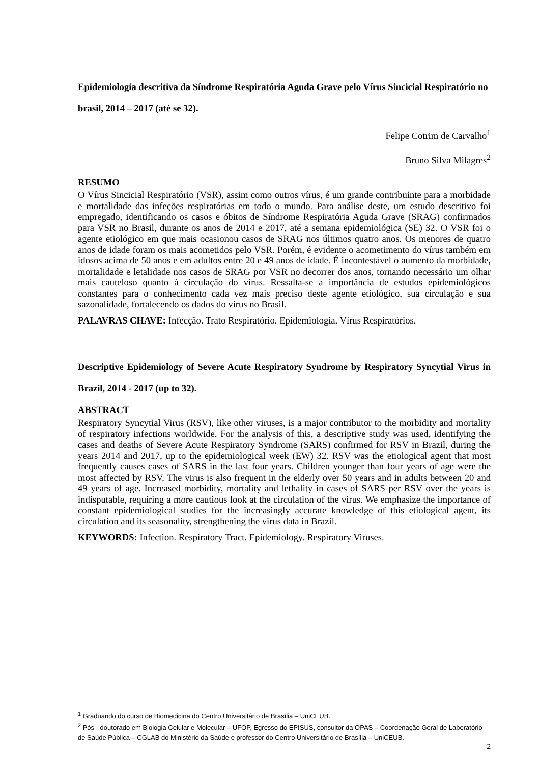Epidemiologia descritiva da Síndrome Respiratória Aguda Grave pelo Vírus Sincicial Respiratório no brasil, 2014 – 2017 (até se 32).
Felipe Cotrim de Carvalho<sup>1</sup>
Bruno Silva Milagres<sup>2</sup>
RESUMO
O Vírus Sincicial Respiratório (VSR), assim como outros vírus, é um grande contribuinte para a morbidade e mortalidade das infeções respiratórias em todo o mundo. Para análise deste, um estudo descritivo foi empregado, identificando os casos e óbitos de Síndrome Respiratória Aguda Grave (SRAG) confirmados para VSR no Brasil, durante os anos de 2014 e 2017, até a semana epidemiológica (SE) 32. O VSR foi o agente etiológico em que mais ocasionou casos de SRAG nos últimos quatro anos. Os menores de quatro anos de idade foram os mais acometidos pelo VSR. Porém, é evidente o acometimento do vírus também em idosos acima de 50 anos e em adultos entre 20 e 49 anos de idade. É incontestável o aumento da morbidade, mortalidade e letalidade nos casos de SRAG por VSR no decorrer dos anos, tornando necessário um olhar mais cauteloso quanto à circulação do vírus. Ressalta-se a importância de estudos epidemiológicos constantes para o conhecimento cada vez mais preciso deste agente etiológico, sua circulação e sua sazonalidade, fortalecendo os dados do vírus no Brasil.
PALAVRAS CHAVE: Infecção. Trato Respiratório. Epidemiologia. Vírus Respiratórios.
Descriptive Epidemiology of Severe Acute Respiratory Syndrome by Respiratory Syncytial Virus in Brazil, 2014 - 2017 (up to 32).
ABSTRACT
Respiratory Syncytial Virus (RSV), like other viruses, is a major contributor to the morbidity and mortality of respiratory infections worldwide. For the analysis of this, a descriptive study was used, identifying the cases and deaths of Severe Acute Respiratory Syndrome (SARS) confirmed for RSV in Brazil, during the years 2014 and 2017, up to the epidemiological week (EW) 32. RSV was the etiological agent that most frequently causes cases of SARS in the last four years. Children younger than four years of age were the most affected by RSV. The virus is also frequent in the elderly over 50 years and in adults between 20 and 49 years of age. Increased morbidity, mortality and lethality in cases of SARS per RSV over the years is indisputable, requiring a more cautious look at the circulation of the virus. We emphasize the importance of constant epidemiological studies for the increasingly accurate knowledge of this etiological agent, its circulation and its seasonality, strengthening the virus data in Brazil.
KEYWORDS: Infection. Respiratory Tract. Epidemiology. Respiratory Viruses.
<sup>1</sup> Graduando do curso de Biomedicina do Centro Universitário de Brasília – UniCEUB.
<sup>2</sup> Pós - doutorado em Biologia Celular e Molecular – UFOP, Egresso do EPISUS, consultor da OPAS – Coordenação Geral de Laboratório de Saúde Pública – CGLAB do Ministério da Saúde e professor do Centro Universitário de Brasília – UniCEUB.
2